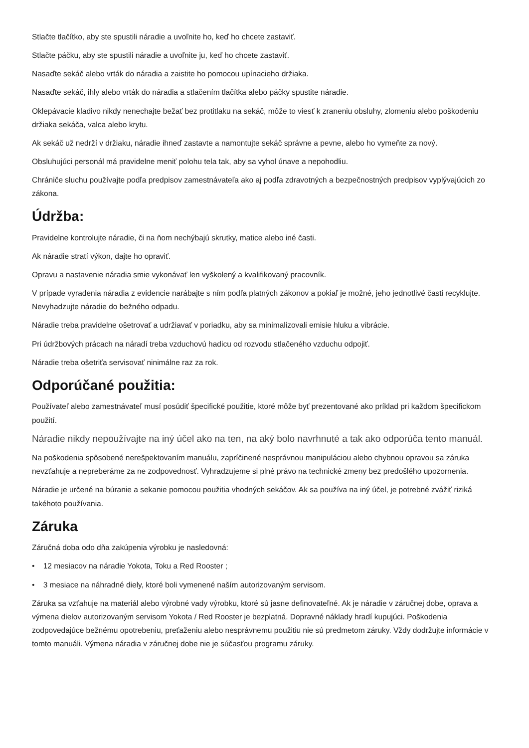Stlačte tlačítko, aby ste spustili náradie a uvoľnite ho, keď ho chcete zastaviť.
Stlačte páčku, aby ste spustili náradie a uvoľnite ju, keď ho chcete zastaviť.
Nasaďte sekáč alebo vrták do náradia a zaistite ho pomocou upínacieho držiaka.
Nasaďte sekáč, ihly alebo vrták do náradia a stlačením tlačítka alebo páčky spustite náradie.
Oklepávacie kladivo nikdy nenechajte bežať bez protitlaku na sekáč, môže to viesť k zraneniu obsluhy, zlomeniu alebo poškodeniu držiaka sekáča, valca alebo krytu.
Ak sekáč už nedrží v držiaku, náradie ihneď zastavte a namontujte sekáč správne a pevne, alebo ho vymeňte za nový.
Obsluhujúci personál má pravidelne meniť polohu tela tak, aby sa vyhol únave a nepohodliu.
Chrániče sluchu používajte podľa predpisov zamestnávateľa ako aj podľa zdravotných a bezpečnostných predpisov vyplývajúcich zo zákona.
Údržba:
Pravidelne kontrolujte náradie, či na ňom nechýbajú skrutky, matice alebo iné časti.
Ak náradie stratí výkon, dajte ho opraviť.
Opravu a nastavenie náradia smie vykonávať len vyškolený a kvalifikovaný pracovník.
V prípade vyradenia náradia z evidencie narábajte s ním podľa platných zákonov a pokiaľ je možné, jeho jednotlivé časti recyklujte. Nevyhadzujte náradie do bežného odpadu.
Náradie treba pravidelne ošetrovať a udržiavať v poriadku, aby sa minimalizovali emisie hluku a vibrácie.
Pri údržbových prácach na náradí treba vzduchovú hadicu od rozvodu stlačeného vzduchu odpojiť.
Náradie treba ošetriťa servisovať ninimálne raz za rok.
Odporúčané použitia:
Používateľ alebo zamestnávateľ musí posúdiť špecifické použitie, ktoré môže byť prezentované ako príklad pri každom špecifickom použití.
Náradie nikdy nepoužívajte na iný účel ako na ten, na aký bolo navrhnuté a tak ako odporúča tento manuál.
Na poškodenia spôsobené nerešpektovaním manuálu, zapríčinené nesprávnou manipuláciou alebo chybnou opravou sa záruka nevzťahuje a nepreberáme za ne zodpovednosť. Vyhradzujeme si plné právo na technické zmeny bez predošlého upozornenia.
Náradie je určené na búranie a sekanie pomocou použitia vhodných sekáčov. Ak sa používa na iný účel, je potrebné zvážiť riziká takéhoto používania.
Záruka
Záručná doba odo dňa zakúpenia výrobku je nasledovná:
• 12 mesiacov na náradie Yokota, Toku a Red Rooster ;
• 3 mesiace na náhradné diely, ktoré boli vymenené naším autorizovaným servisom.
Záruka sa vzťahuje na materiál alebo výrobné vady výrobku, ktoré sú jasne definovateľné. Ak je náradie v záručnej dobe, oprava a výmena dielov autorizovaným servisom Yokota / Red Rooster je bezplatná. Dopravné náklady hradí kupujúci. Poškodenia zodpovedajúce bežnému opotrebeniu, preťaženiu alebo nesprávnemu použitiu nie sú predmetom záruky. Vždy dodržujte informácie v tomto manuáli. Výmena náradia v záručnej dobe nie je súčasťou programu záruky.